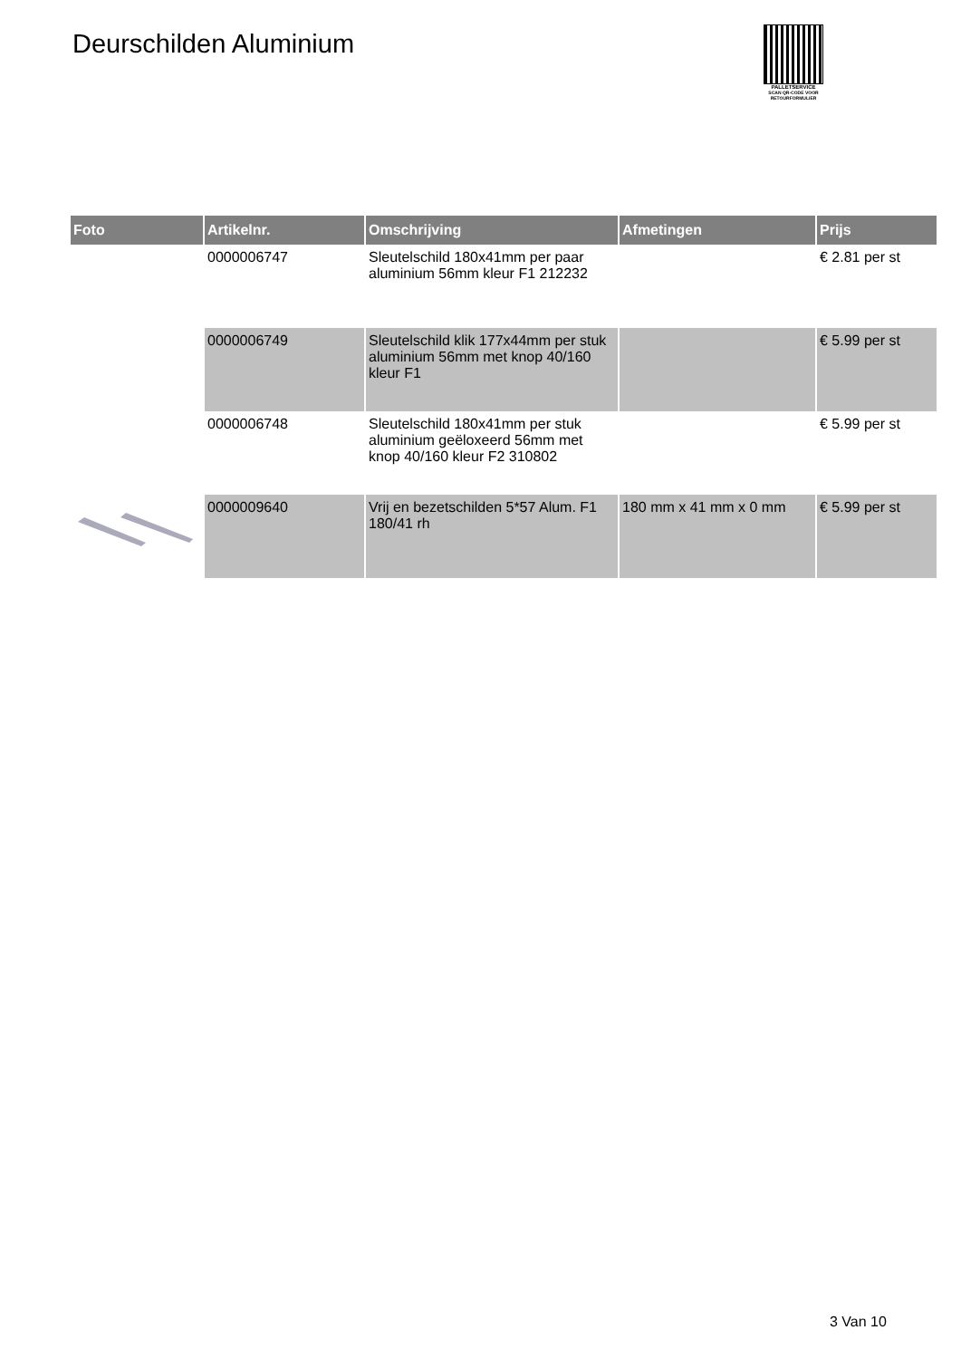Deurschilden Aluminium
PALLETSERVICE
SCAN QR-CODE VOOR RETOURFORMULIER
| Foto | Artikelnr. | Omschrijving | Afmetingen | Prijs |
| --- | --- | --- | --- | --- |
| | 0000006747 | Sleutelschild 180x41mm per paar aluminium 56mm kleur F1 212232 | | € 2.81 per st |
| | 0000006749 | Sleutelschild klik 177x44mm per stuk aluminium 56mm met knop 40/160 kleur F1 | | € 5.99 per st |
| | 0000006748 | Sleutelschild 180x41mm per stuk aluminium geëloxeerd 56mm met knop 40/160 kleur F2 310802 | | € 5.99 per st |
| | 0000009640 | Vrij en bezetschilden 5*57 Alum. F1 180/41 rh | 180 mm x 41 mm x 0 mm | € 5.99 per st |
3 Van 10